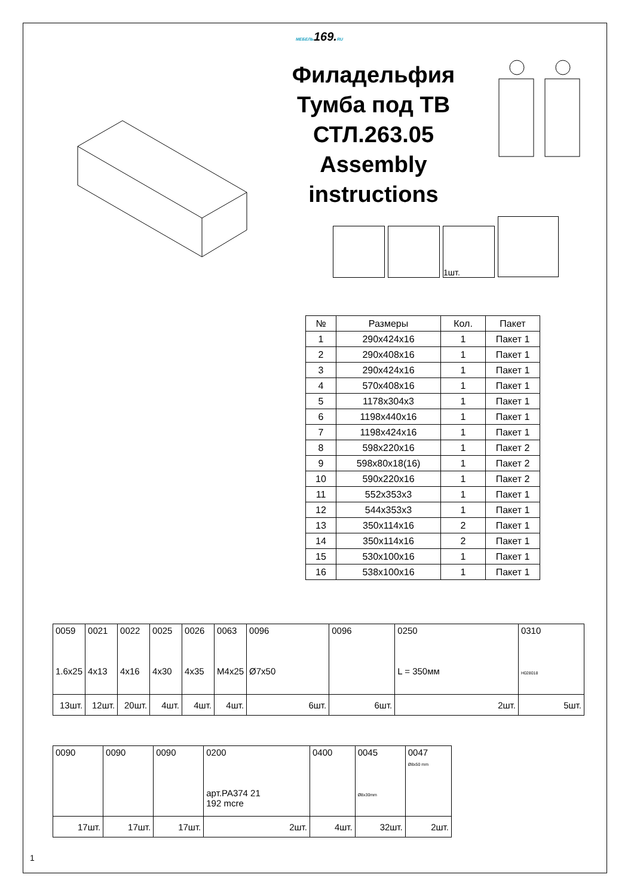МЕБЕЛЬ169.RU
Филадельфия
Тумба под ТВ
СТЛ.263.05
Assembly
instructions
1шт.
| № | Размеры | Кол. | Пакет |
| --- | --- | --- | --- |
| 1 | 290x424x16 | 1 | Пакет 1 |
| 2 | 290x408x16 | 1 | Пакет 1 |
| 3 | 290x424x16 | 1 | Пакет 1 |
| 4 | 570x408x16 | 1 | Пакет 1 |
| 5 | 1178x304x3 | 1 | Пакет 1 |
| 6 | 1198x440x16 | 1 | Пакет 1 |
| 7 | 1198x424x16 | 1 | Пакет 1 |
| 8 | 598x220x16 | 1 | Пакет 2 |
| 9 | 598x80x18(16) | 1 | Пакет 2 |
| 10 | 590x220x16 | 1 | Пакет 2 |
| 11 | 552x353x3 | 1 | Пакет 1 |
| 12 | 544x353x3 | 1 | Пакет 1 |
| 13 | 350x114x16 | 2 | Пакет 1 |
| 14 | 350x114x16 | 2 | Пакет 1 |
| 15 | 530x100x16 | 1 | Пакет 1 |
| 16 | 538x100x16 | 1 | Пакет 1 |
| 0059 1.6x25 | 0021 4x13 | 0022 4x16 | 0025 4x30 | 0026 4x35 | 0063 M4x25 | 0096 Ø7x50 | 0096 | 0250 L = 350мм | 0310 H028018 |
| 13шт. | 12шт. | 20шт. | 4шт. | 4шт. | 4шт. | 6шт. | 6шт. | 2шт. | 5шт. |
| 0090 | 0090 | 0090 | 0200 арт.PA374 21 192 mcre | 0400 | 0045 Ø8x30mm | 0047 Ø8x50 mm |
| 17шт. | 17шт. | 17шт. | 2шт. | 4шт. | 32шт. | 2шт. |
1